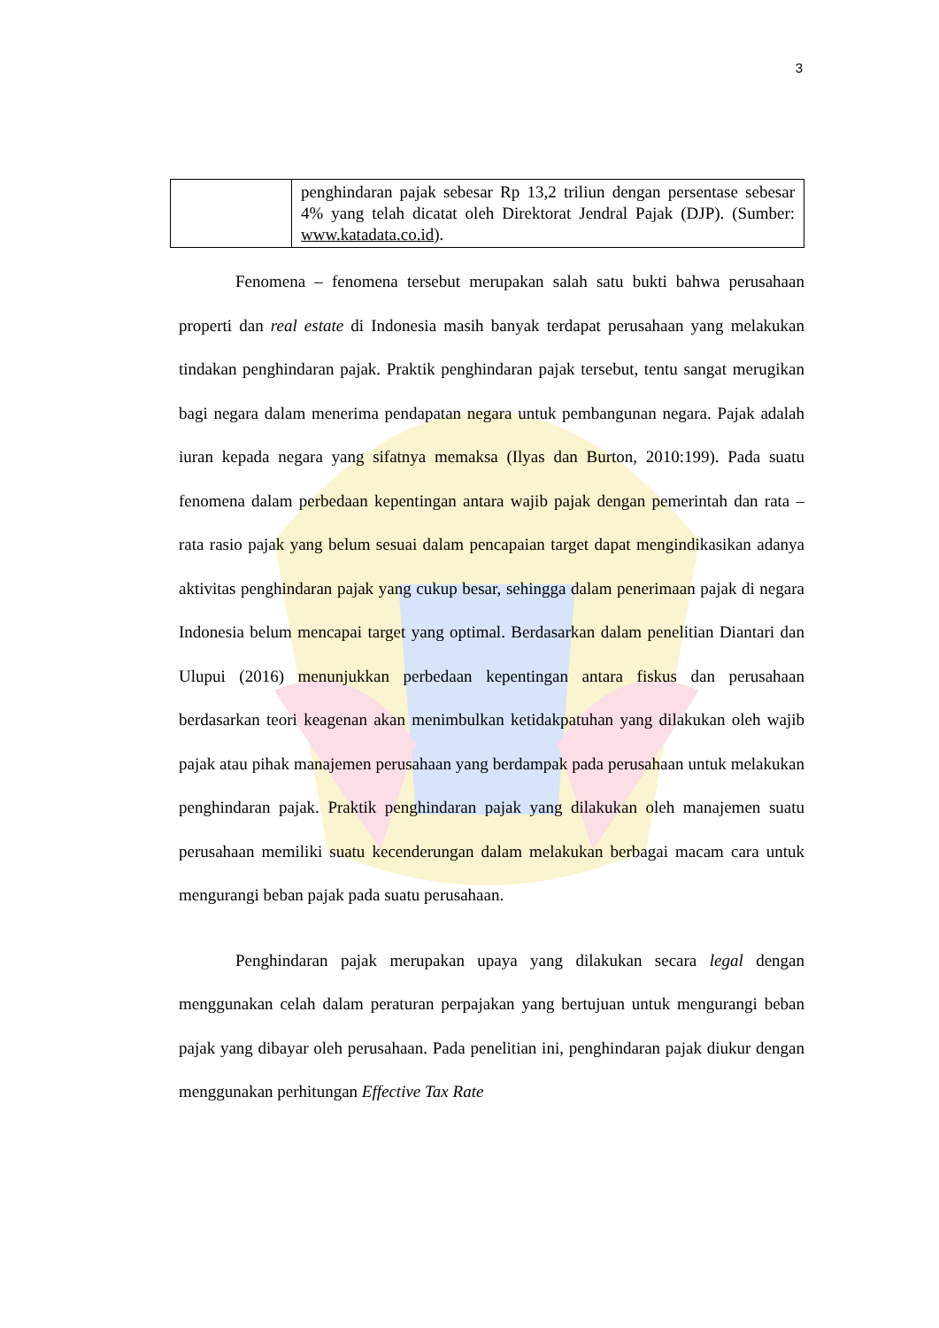3
| | penghindaran pajak sebesar Rp 13,2 triliun dengan persentase sebesar 4% yang telah dicatat oleh Direktorat Jendral Pajak (DJP). (Sumber: www.katadata.co.id ). |
Fenomena – fenomena tersebut merupakan salah satu bukti bahwa perusahaan properti dan real estate di Indonesia masih banyak terdapat perusahaan yang melakukan tindakan penghindaran pajak. Praktik penghindaran pajak tersebut, tentu sangat merugikan bagi negara dalam menerima pendapatan negara untuk pembangunan negara. Pajak adalah iuran kepada negara yang sifatnya memaksa (Ilyas dan Burton, 2010:199). Pada suatu fenomena dalam perbedaan kepentingan antara wajib pajak dengan pemerintah dan rata – rata rasio pajak yang belum sesuai dalam pencapaian target dapat mengindikasikan adanya aktivitas penghindaran pajak yang cukup besar, sehingga dalam penerimaan pajak di negara Indonesia belum mencapai target yang optimal. Berdasarkan dalam penelitian Diantari dan Ulupui (2016) menunjukkan perbedaan kepentingan antara fiskus dan perusahaan berdasarkan teori keagenan akan menimbulkan ketidakpatuhan yang dilakukan oleh wajib pajak atau pihak manajemen perusahaan yang berdampak pada perusahaan untuk melakukan penghindaran pajak. Praktik penghindaran pajak yang dilakukan oleh manajemen suatu perusahaan memiliki suatu kecenderungan dalam melakukan berbagai macam cara untuk mengurangi beban pajak pada suatu perusahaan.
Penghindaran pajak merupakan upaya yang dilakukan secara legal dengan menggunakan celah dalam peraturan perpajakan yang bertujuan untuk mengurangi beban pajak yang dibayar oleh perusahaan. Pada penelitian ini, penghindaran pajak diukur dengan menggunakan perhitungan Effective Tax Rate